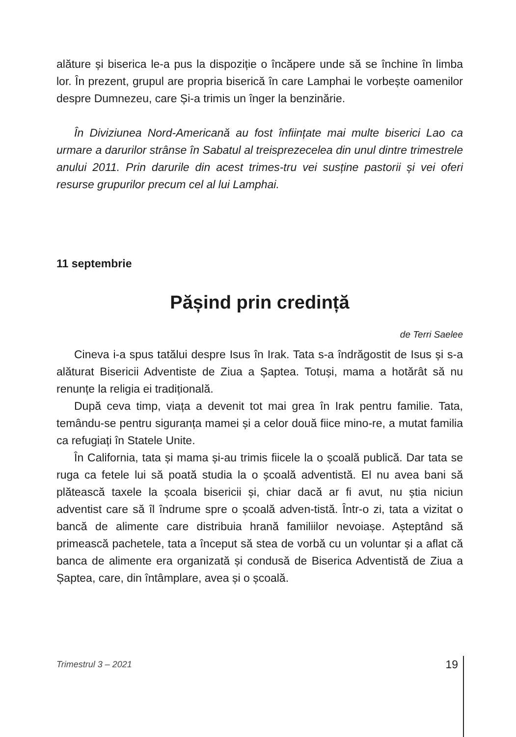alăture și biserica le-a pus la dispoziție o încăpere unde să se închine în limba lor. În prezent, grupul are propria biserică în care Lamphai le vorbește oamenilor despre Dumnezeu, care Și-a trimis un înger la benzinărie.
În Diviziunea Nord-Americană au fost înființate mai multe biserici Lao ca urmare a darurilor strânse în Sabatul al treisprezecelea din unul dintre trimestrele anului 2011. Prin darurile din acest trimes-tru vei susține pastorii și vei oferi resurse grupurilor precum cel al lui Lamphai.
11 septembrie
Pășind prin credință
de Terri Saelee
Cineva i-a spus tatălui despre Isus în Irak. Tata s-a îndrăgostit de Isus și s-a alăturat Bisericii Adventiste de Ziua a Șaptea. Totuși, mama a hotărât să nu renunțe la religia ei tradițională.
După ceva timp, viața a devenit tot mai grea în Irak pentru familie. Tata, temându-se pentru siguranța mamei și a celor două fiice mino-re, a mutat familia ca refugiați în Statele Unite.
În California, tata și mama și-au trimis fiicele la o școală publică. Dar tata se ruga ca fetele lui să poată studia la o școală adventistă. El nu avea bani să plătească taxele la școala bisericii și, chiar dacă ar fi avut, nu știa niciun adventist care să îl îndrume spre o școală adven-tistă. Într-o zi, tata a vizitat o bancă de alimente care distribuia hrană familiilor nevoiașe. Așteptând să primească pachetele, tata a început să stea de vorbă cu un voluntar și a aflat că banca de alimente era organizată și condusă de Biserica Adventistă de Ziua a Șaptea, care, din întâmplare, avea și o școală.
Trimestrul 3 – 2021 19